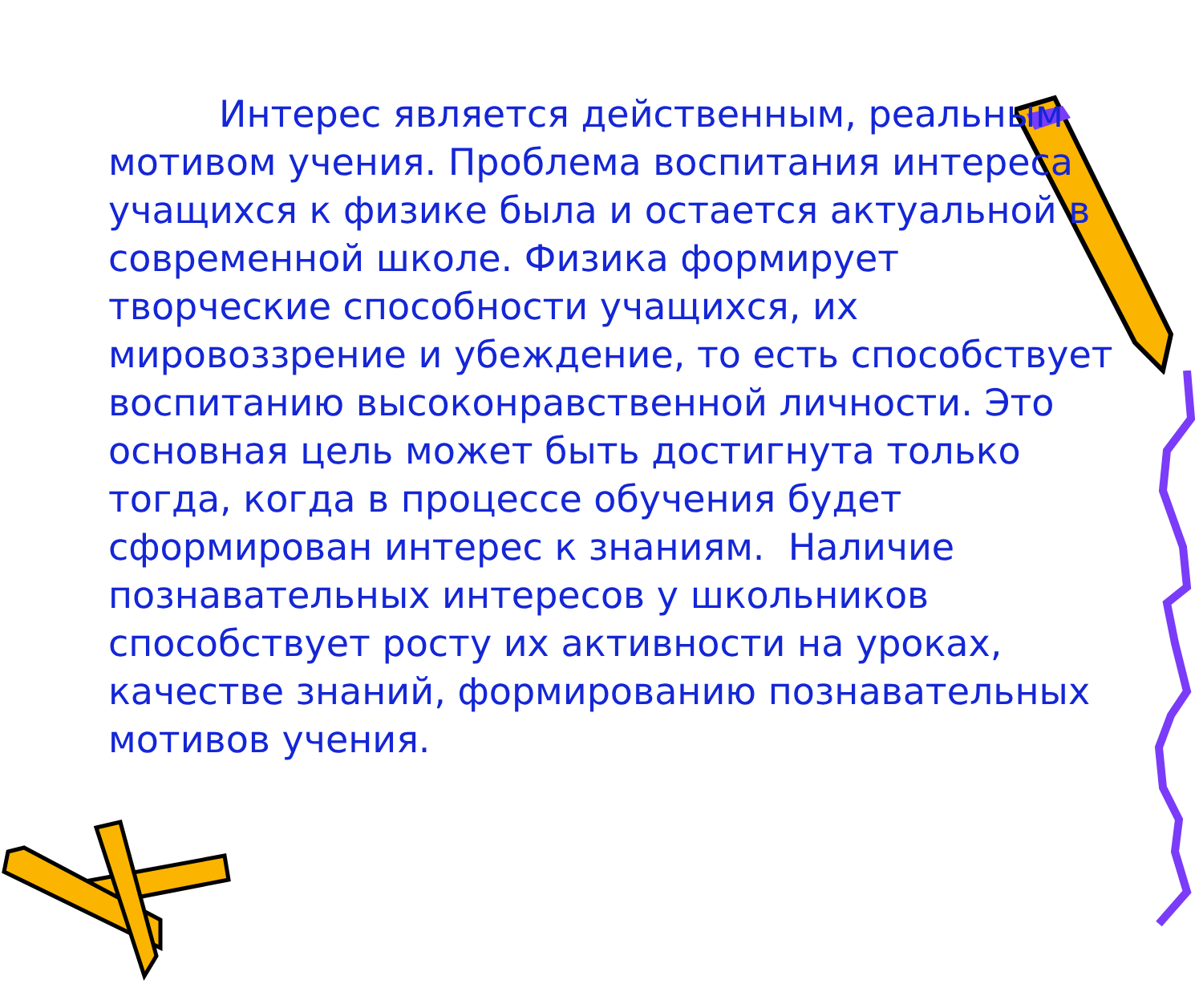Интерес является действенным, реальным мотивом учения. Проблема воспитания интереса учащихся к физике была и остается актуальной в современной школе. Физика формирует творческие способности учащихся, их мировоззрение и убеждение, то есть способствует воспитанию высоконравственной личности. Это основная цель может быть достигнута только тогда, когда в процессе обучения будет сформирован интерес к знаниям. Наличие познавательных интересов у школьников способствует росту их активности на уроках, качестве знаний, формированию познавательных мотивов учения.